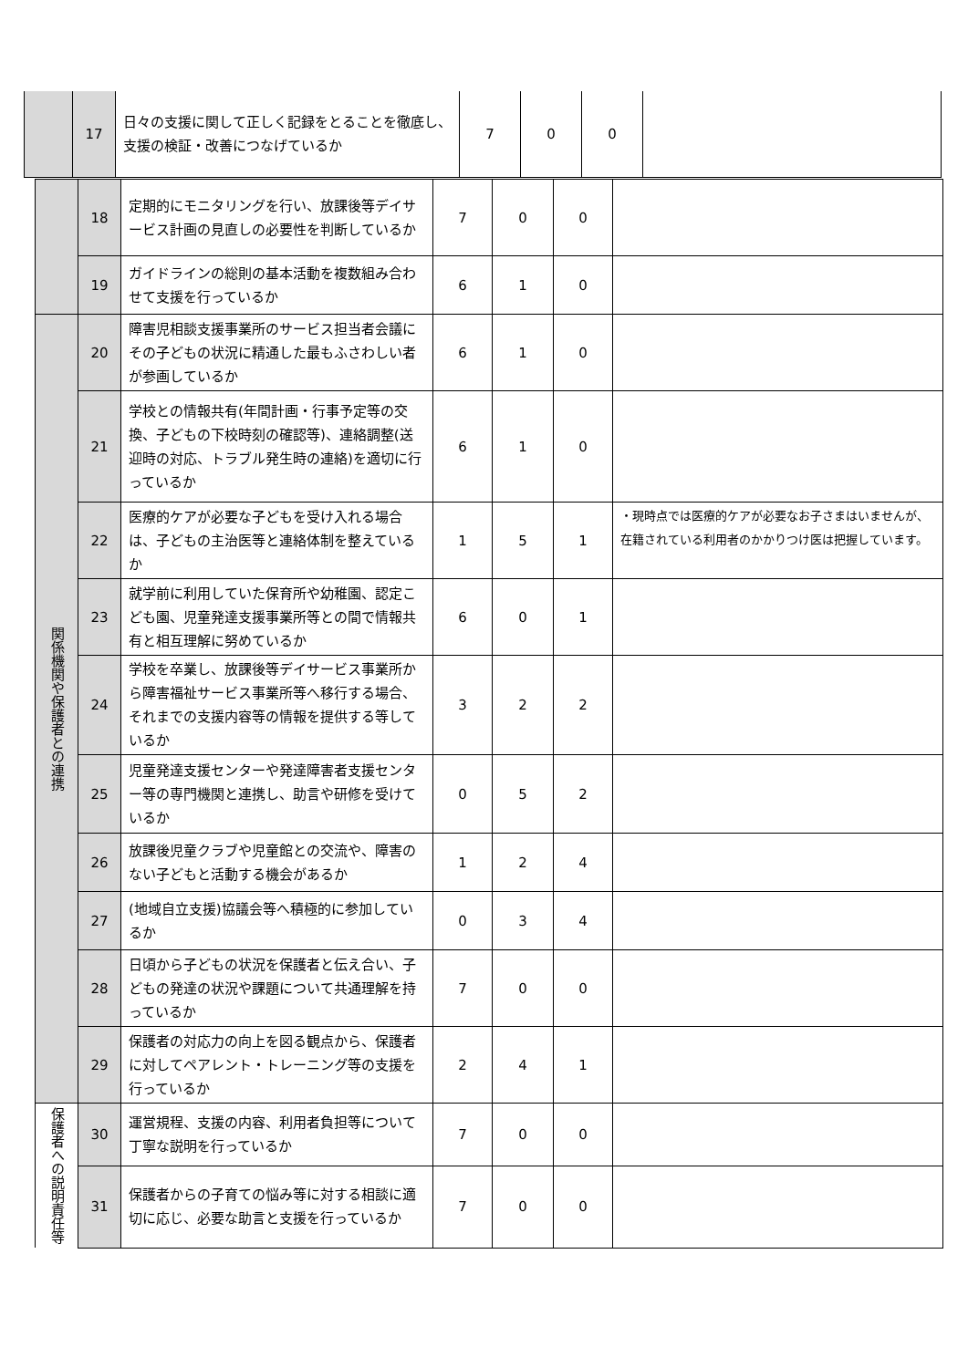| | 17 | 日々の支援に関して正しく記録をとることを徹底し、支援の検証・改善につなげているか | 7 | 0 | 0 | |
| | 18 | 定期的にモニタリングを行い、放課後等デイサービス計画の見直しの必要性を判断しているか | 7 | 0 | 0 | |
| | 19 | ガイドラインの総則の基本活動を複数組み合わせて支援を行っているか | 6 | 1 | 0 | |
| 関係機関や保護者との連携 | 20 | 障害児相談支援事業所のサービス担当者会議にその子どもの状況に精通した最もふさわしい者が参画しているか | 6 | 1 | 0 | |
| | 21 | 学校との情報共有(年間計画・行事予定等の交換、子どもの下校時刻の確認等)、連絡調整(送迎時の対応、トラブル発生時の連絡)を適切に行っているか | 6 | 1 | 0 | |
| | 22 | 医療的ケアが必要な子どもを受け入れる場合は、子どもの主治医等と連絡体制を整えているか | 1 | 5 | 1 | ・現時点では医療的ケアが必要なお子さまはいませんが、在籍されている利用者のかかりつけ医は把握しています。 |
| | 23 | 就学前に利用していた保育所や幼稚園、認定こども園、児童発達支援事業所等との間で情報共有と相互理解に努めているか | 6 | 0 | 1 | |
| | 24 | 学校を卒業し、放課後等デイサービス事業所から障害福祉サービス事業所等へ移行する場合、それまでの支援内容等の情報を提供する等しているか | 3 | 2 | 2 | |
| | 25 | 児童発達支援センターや発達障害者支援センター等の専門機関と連携し、助言や研修を受けているか | 0 | 5 | 2 | |
| | 26 | 放課後児童クラブや児童館との交流や、障害のない子どもと活動する機会があるか | 1 | 2 | 4 | |
| | 27 | (地域自立支援)協議会等へ積極的に参加しているか | 0 | 3 | 4 | |
| | 28 | 日頃から子どもの状況を保護者と伝え合い、子どもの発達の状況や課題について共通理解を持っているか | 7 | 0 | 0 | |
| | 29 | 保護者の対応力の向上を図る観点から、保護者に対してペアレント・トレーニング等の支援を行っているか | 2 | 4 | 1 | |
| 保護者への説明責任等 | 30 | 運営規程、支援の内容、利用者負担等について丁寧な説明を行っているか | 7 | 0 | 0 | |
| | 31 | 保護者からの子育ての悩み等に対する相談に適切に応じ、必要な助言と支援を行っているか | 7 | 0 | 0 | |